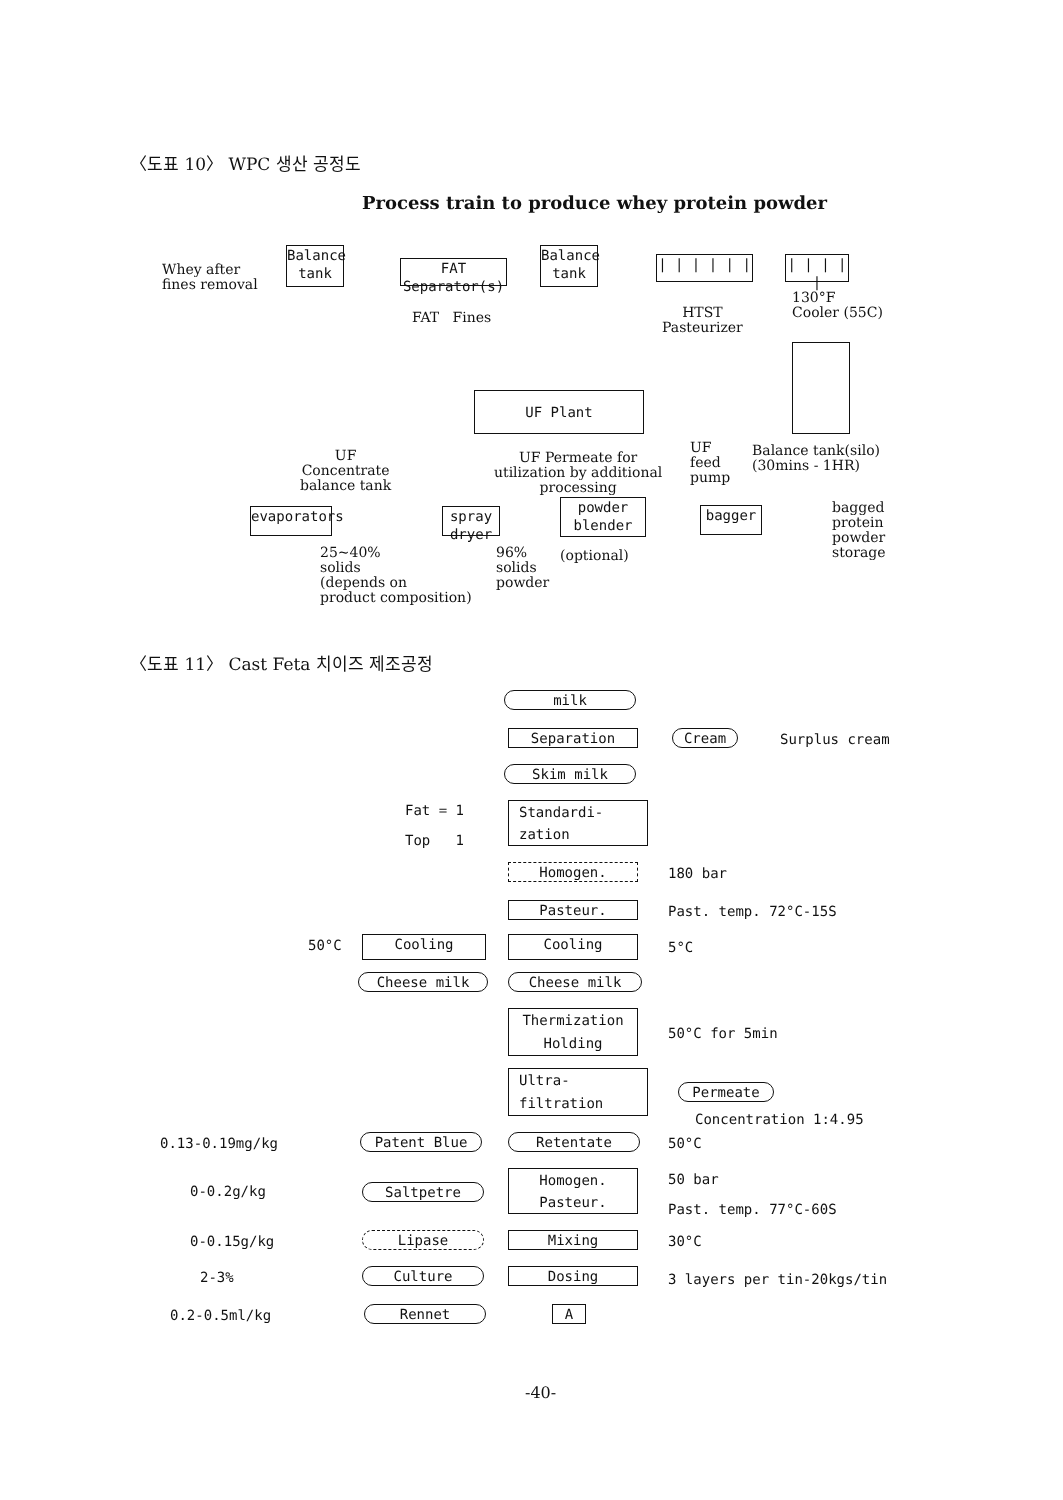〈도표 10〉 WPC 생산 공정도
Process train to produce whey protein powder
Whey after
fines removal
Balance tank
FAT Separator(s)
FAT Fines
Balance tank
| | | | | |
| | | | |
HTST
Pasteurizer
130°F
Cooler (55C)
UF Plant
UF
Concentrate
balance tank
UF Permeate for
utilization by additional
processing
UF
feed
pump
Balance tank(silo)
(30mins - 1HR)
evaporators
spray dryer
powder blender
bagger
bagged
protein
powder
storage
25~40%
solids
(depends on
product composition)
96%
solids
powder
(optional)
〈도표 11〉 Cast Feta 치이즈 제조공정
milk
Separation Cream Surplus cream
Skim milk
Fat = 1
Top 1
Standardi-
zation
Homogen. 180 bar
Pasteur. Past. temp. 72°C-15S
50°C Cooling Cooling 5°C
Cheese milk Cheese milk
Thermization
Holding
50°C for 5min
Ultra-
filtration
Permeate
Concentration 1:4.95
0.13-0.19mg/kg Patent Blue Retentate 50°C
0-0.2g/kg Saltpetre
Homogen.
Pasteur.
50 bar
Past. temp. 77°C-60S
0-0.15g/kg Lipase Mixing 30°C
2-3% Culture Dosing 3 layers per tin-20kgs/tin
0.2-0.5ml/kg Rennet A
-40-